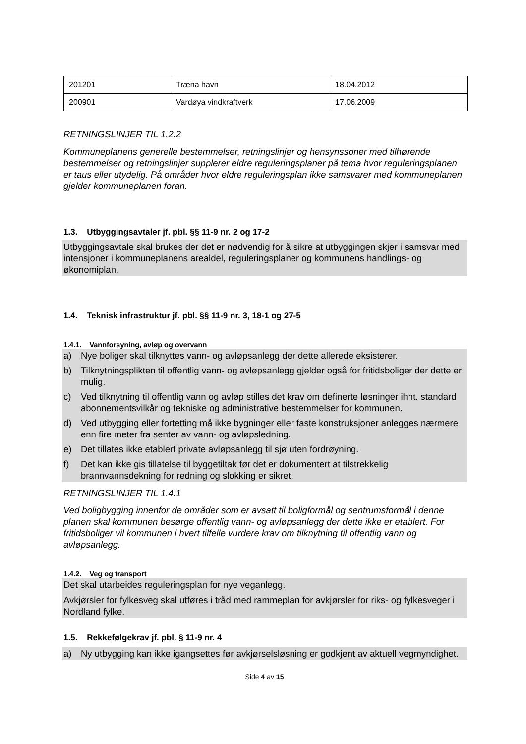| 201201 | Træna havn | 18.04.2012 |
| 200901 | Vardøya vindkraftverk | 17.06.2009 |
RETNINGSLINJER TIL 1.2.2
Kommuneplanens generelle bestemmelser, retningslinjer og hensynssoner med tilhørende bestemmelser og retningslinjer supplerer eldre reguleringsplaner på tema hvor reguleringsplanen er taus eller utydelig. På områder hvor eldre reguleringsplan ikke samsvarer med kommuneplanen gjelder kommuneplanen foran.
1.3. Utbyggingsavtaler jf. pbl. §§ 11-9 nr. 2 og 17-2
Utbyggingsavtale skal brukes der det er nødvendig for å sikre at utbyggingen skjer i samsvar med intensjoner i kommuneplanens arealdel, reguleringsplaner og kommunens handlings- og økonomiplan.
1.4. Teknisk infrastruktur jf. pbl. §§ 11-9 nr. 3, 18-1 og 27-5
1.4.1. Vannforsyning, avløp og overvann
a) Nye boliger skal tilknyttes vann- og avløpsanlegg der dette allerede eksisterer.
b) Tilknytningsplikten til offentlig vann- og avløpsanlegg gjelder også for fritidsboliger der dette er mulig.
c) Ved tilknytning til offentlig vann og avløp stilles det krav om definerte løsninger ihht. standard abonnementsvilkår og tekniske og administrative bestemmelser for kommunen.
d) Ved utbygging eller fortetting må ikke bygninger eller faste konstruksjoner anlegges nærmere enn fire meter fra senter av vann- og avløpsledning.
e) Det tillates ikke etablert private avløpsanlegg til sjø uten fordrøyning.
f) Det kan ikke gis tillatelse til byggetiltak før det er dokumentert at tilstrekkelig brannvannsdekning for redning og slokking er sikret.
RETNINGSLINJER TIL 1.4.1
Ved boligbygging innenfor de områder som er avsatt til boligformål og sentrumsformål i denne planen skal kommunen besørge offentlig vann- og avløpsanlegg der dette ikke er etablert. For fritidsboliger vil kommunen i hvert tilfelle vurdere krav om tilknytning til offentlig vann og avløpsanlegg.
1.4.2. Veg og transport
Det skal utarbeides reguleringsplan for nye veganlegg.
Avkjørsler for fylkesveg skal utføres i tråd med rammeplan for avkjørsler for riks- og fylkesveger i Nordland fylke.
1.5. Rekkefølgekrav jf. pbl. § 11-9 nr. 4
a) Ny utbygging kan ikke igangsettes før avkjørselsløsning er godkjent av aktuell vegmyndighet.
Side 4 av 15